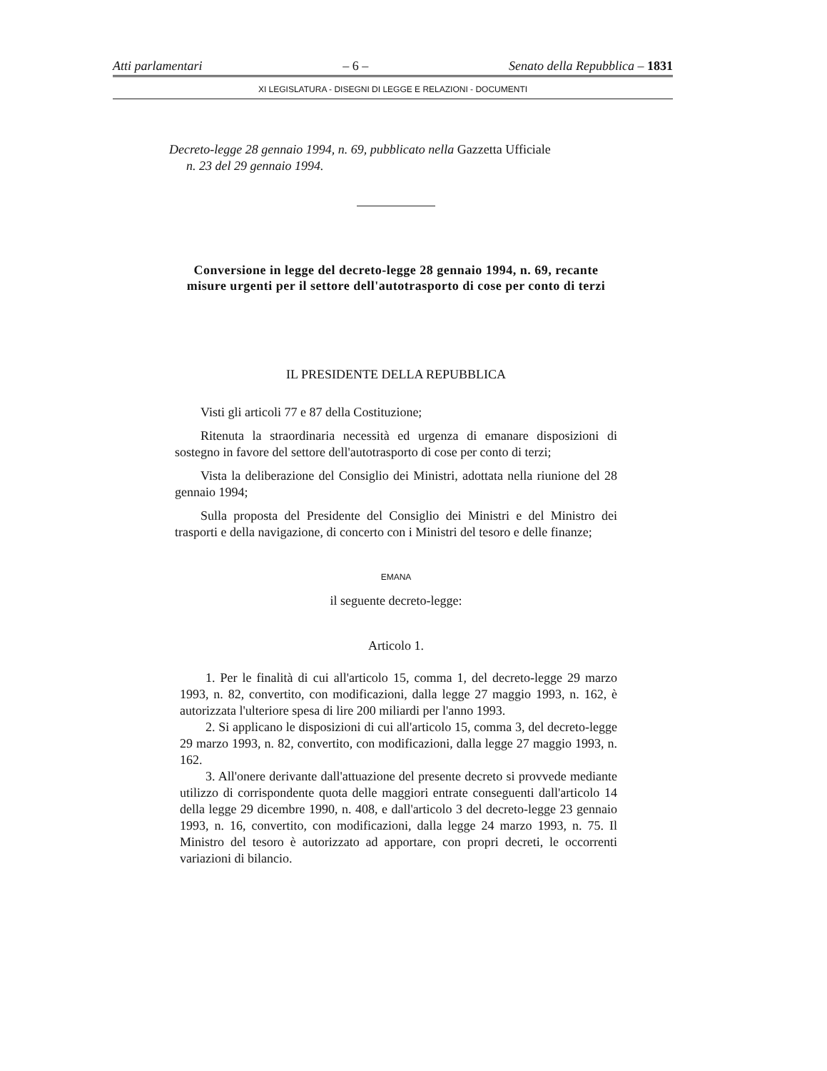Atti parlamentari – 6 – Senato della Repubblica – 1831
XI LEGISLATURA - DISEGNI DI LEGGE E RELAZIONI - DOCUMENTI
Decreto-legge 28 gennaio 1994, n. 69, pubblicato nella Gazzetta Ufficiale
n. 23 del 29 gennaio 1994.
Conversione in legge del decreto-legge 28 gennaio 1994, n. 69, recante misure urgenti per il settore dell'autotrasporto di cose per conto di terzi
IL PRESIDENTE DELLA REPUBBLICA
Visti gli articoli 77 e 87 della Costituzione;
Ritenuta la straordinaria necessità ed urgenza di emanare disposizioni di sostegno in favore del settore dell'autotrasporto di cose per conto di terzi;
Vista la deliberazione del Consiglio dei Ministri, adottata nella riunione del 28 gennaio 1994;
Sulla proposta del Presidente del Consiglio dei Ministri e del Ministro dei trasporti e della navigazione, di concerto con i Ministri del tesoro e delle finanze;
EMANA
il seguente decreto-legge:
Articolo 1.
1. Per le finalità di cui all'articolo 15, comma 1, del decreto-legge 29 marzo 1993, n. 82, convertito, con modificazioni, dalla legge 27 maggio 1993, n. 162, è autorizzata l'ulteriore spesa di lire 200 miliardi per l'anno 1993.
2. Si applicano le disposizioni di cui all'articolo 15, comma 3, del decreto-legge 29 marzo 1993, n. 82, convertito, con modificazioni, dalla legge 27 maggio 1993, n. 162.
3. All'onere derivante dall'attuazione del presente decreto si provvede mediante utilizzo di corrispondente quota delle maggiori entrate conseguenti dall'articolo 14 della legge 29 dicembre 1990, n. 408, e dall'articolo 3 del decreto-legge 23 gennaio 1993, n. 16, convertito, con modificazioni, dalla legge 24 marzo 1993, n. 75. Il Ministro del tesoro è autorizzato ad apportare, con propri decreti, le occorrenti variazioni di bilancio.